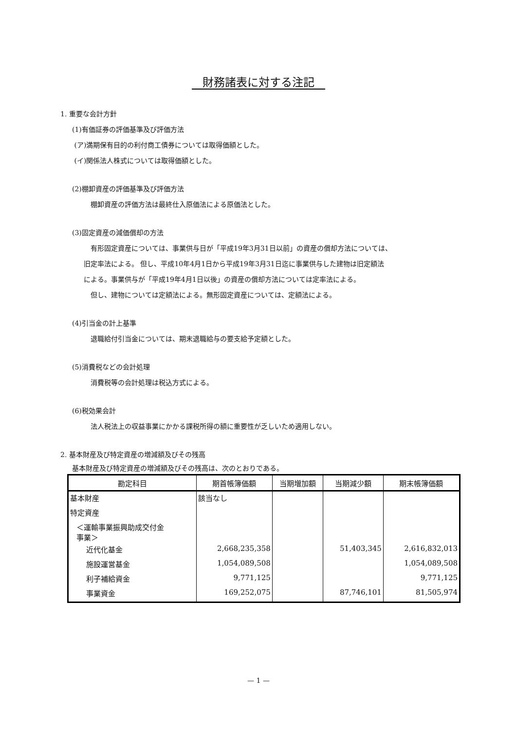財務諸表に対する注記
1. 重要な会計方針
(1)有価証券の評価基準及び評価方法
(ア)満期保有目的の利付商工債券については取得価額とした。
(イ)関係法人株式については取得価額とした。
(2)棚卸資産の評価基準及び評価方法
棚卸資産の評価方法は最終仕入原価法による原価法とした。
(3)固定資産の減価償却の方法
有形固定資産については、事業供与日が「平成19年3月31日以前」の資産の償却方法については、
旧定率法による。 但し、平成10年4月1日から平成19年3月31日迄に事業供与した建物は旧定額法
による。事業供与が「平成19年4月1日以後」の資産の償却方法については定率法による。
但し、建物については定額法による。無形固定資産については、定額法による。
(4)引当金の計上基準
退職給付引当金については、期末退職給与の要支給予定額とした。
(5)消費税などの会計処理
消費税等の会計処理は税込方式による。
(6)税効果会計
法人税法上の収益事業にかかる課税所得の額に重要性が乏しいため適用しない。
2. 基本財産及び特定資産の増減額及びその残高
基本財産及び特定資産の増減額及びその残高は、次のとおりである。
| 勘定科目 | 期首帳簿価額 | 当期増加額 | 当期減少額 | 期末帳簿価額 |
| --- | --- | --- | --- | --- |
| 基本財産 | 該当なし | | | |
| 特定資産 | | | | |
| ＜運輸事業振興助成交付金 事業＞ | | | | |
| 近代化基金 | 2,668,235,358 | | 51,403,345 | 2,616,832,013 |
| 施設運営基金 | 1,054,089,508 | | | 1,054,089,508 |
| 利子補給資金 | 9,771,125 | | | 9,771,125 |
| 事業資金 | 169,252,075 | | 87,746,101 | 81,505,974 |
— 1 —